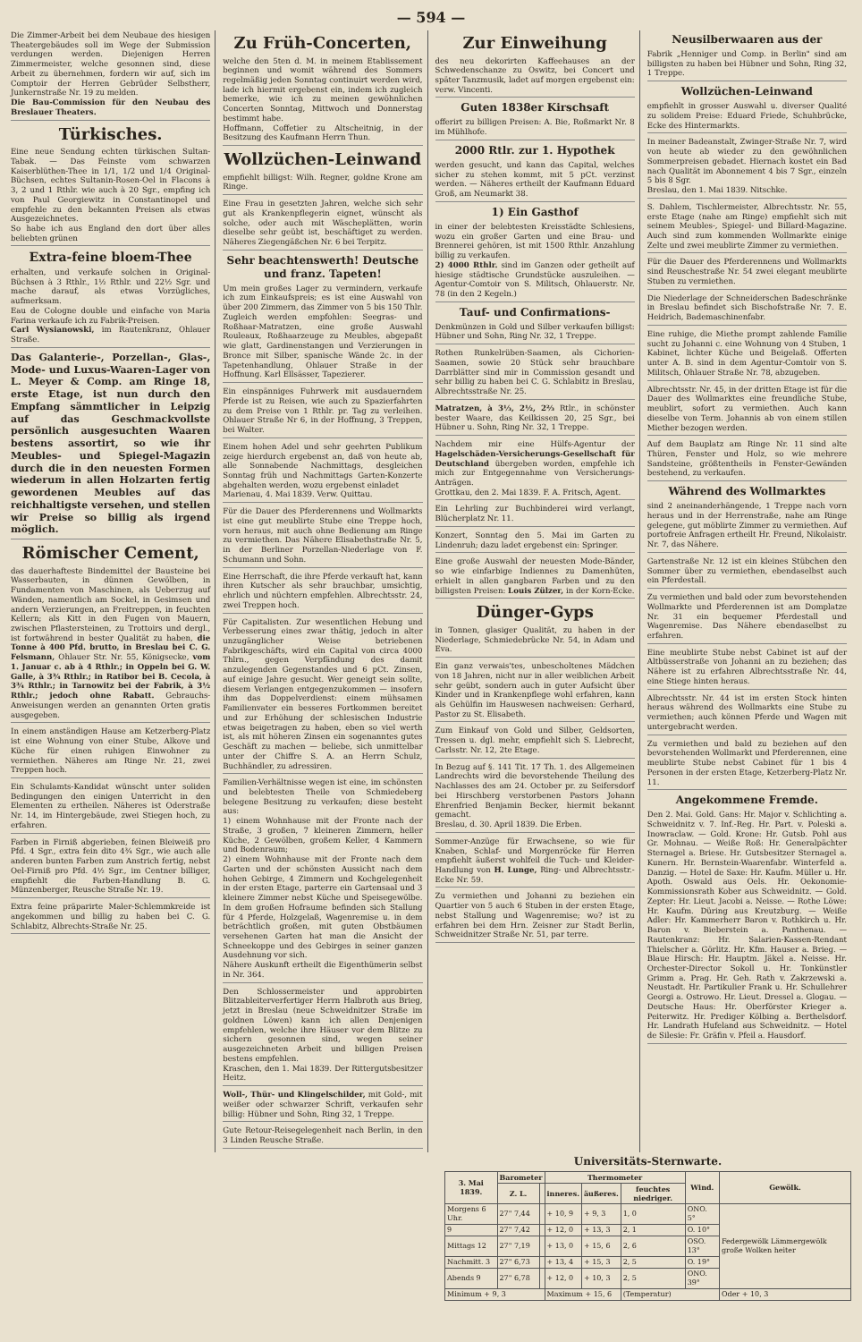— 594 —
Die Zimmer-Arbeit bei dem Neubaue des hiesigen Theatergebäudes soll im Wege der Submission verdungen werden. Diejenigen Herren Zimmermeister, welche gesonnen sind, diese Arbeit zu übernehmen, fordern wir auf, sich im Comptoir der Herren Gebrüder Selbstherr, Junkernstraße Nr. 19 zu melden.
Die Bau-Commission für den Neubau des Breslauer Theaters.
Türkisches.
Eine neue Sendung echten türkischen Sultan-Tabak. — Das Feinste vom schwarzen Kaiserblüthen-Thee in 1/1, 1/2 und 1/4 Original-Büchsen, echtes Sultanin-Rosen-Oel in Flacons à 3, 2 und 1 Rthlr. wie auch à 20 Sgr., empfing ich von Paul Georgiewitz in Constantinopel und empfehle zu den bekannten Preisen als etwas Ausgezeichnetes.
So habe ich aus England den dort über alles beliebten grünen
Extra-feine bloem-Thee
erhalten, und verkaufe solchen in Original-Büchsen à 3 Rthlr., 1½ Rthlr. und 22½ Sgr. und mache darauf, als etwas Vorzügliches, aufmerksam.
Eau de Cologne double und einfache von Maria Farina verkaufe ich zu Fabrik-Preisen.
Carl Wysianowski, im Rautenkranz, Ohlauer Straße.
Das Galanterie-, Porzellan-, Glas-, Mode- und Luxus-Waaren-Lager von L. Meyer & Comp. am Ringe 18, erste Etage, ist nun durch den Empfang sämmtlicher in Leipzig auf das Geschmackvollste persönlich ausgesuchten Waaren bestens assortirt, so wie ihr Meubles- und Spiegel-Magazin durch die in den neuesten Formen wiederum in allen Holzarten fertig gewordenen Meubles auf das reichhaltigste versehen, und stellen wir Preise so billig als irgend möglich.
Römischer Cement,
das dauerhafteste Bindemittel der Bausteine bei Wasserbauten, in dünnen Gewölben, in Fundamenten von Maschinen, als Ueberzug auf Wänden, namentlich am Sockel, in Gesimsen und andern Verzierungen, an Freitreppen, in feuchten Kellern; als Kitt in den Fugen von Mauern, zwischen Pflastersteinen, zu Trottoirs und dergl., ist fortwährend in bester Qualität zu haben, die Tonne à 400 Pfd. brutto, in Breslau bei C. G. Felsmann, Ohlauer Str. Nr. 55, Königsecke, vom 1. Januar c. ab à 4 Rthlr.; in Oppeln bei G. W. Galle, à 3¾ Rthlr.; in Ratibor bei B. Cecola, à 3¾ Rthlr.; in Tarnowitz bei der Fabrik, à 3½ Rthlr.; jedoch ohne Rabatt. Gebrauchs-Anweisungen werden an genannten Orten gratis ausgegeben.
In einem anständigen Hause am Ketzerberg-Platz ist eine Wohnung von einer Stube, Alkove und Küche für einen ruhigen Einwohner zu vermiethen. Näheres am Ringe Nr. 21, zwei Treppen hoch.
Ein Schulamts-Kandidat wünscht unter soliden Bedingungen den einigen Unterricht in den Elementen zu ertheilen. Näheres ist Oderstraße Nr. 14, im Hintergebäude, zwei Stiegen hoch, zu erfahren.
Farben in Firniß abgerieben, feinen Bleiweiß pro Pfd. 4 Sgr., extra fein dito 4¾ Sgr., wie auch alle anderen bunten Farben zum Anstrich fertig, nebst Oel-Firniß pro Pfd. 4½ Sgr., im Centner billiger, empfiehlt die Farben-Handlung B. G. Münzenberger, Reusche Straße Nr. 19.
Extra feine präparirte Maler-Schlemmkreide ist angekommen und billig zu haben bei C. G. Schlabitz, Albrechts-Straße Nr. 25.
Zu Früh-Concerten,
welche den 5ten d. M. in meinem Etablissement beginnen und womit während des Sommers regelmäßig jeden Sonntag continuirt werden wird, lade ich hiermit ergebenst ein, indem ich zugleich bemerke, wie ich zu meinen gewöhnlichen Concerten Sonntag, Mittwoch und Donnerstag bestimmt habe.
Hoffmann, Coffetier zu Altscheitnig, in der Besitzung des Kaufmann Herrn Thun.
Wollzüchen-Leinwand
empfiehlt billigst: Wilh. Regner, goldne Krone am Ringe.
Eine Frau in gesetzten Jahren, welche sich sehr gut als Krankenpflegerin eignet, wünscht als solche, oder auch mit Wäscheplätten, worin dieselbe sehr geübt ist, beschäftiget zu werden. Näheres Ziegengäßchen Nr. 6 bei Terpitz.
Sehr beachtenswerth! Deutsche und franz. Tapeten!
Um mein großes Lager zu vermindern, verkaufe ich zum Einkaufspreis; es ist eine Auswahl von über 200 Zimmern, das Zimmer von 5 bis 150 Thlr. Zugleich werden empfohlen: Seegras- und Roßhaar-Matratzen, eine große Auswahl Rouleaux, Roßhaarzeuge zu Meubles, abgepaßt wie glatt, Gardinenstangen und Verzierungen in Bronce mit Silber, spanische Wände 2c. in der Tapetenhandlung, Ohlauer Straße in der Hoffnung. Karl Ellsässer, Tapezierer.
Ein einspänniges Fuhrwerk mit ausdauerndem Pferde ist zu Reisen, wie auch zu Spazierfahrten zu dem Preise von 1 Rthlr. pr. Tag zu verleihen. Ohlauer Straße Nr 6, in der Hoffnung, 3 Treppen, bei Walter.
Einem hohen Adel und sehr geehrten Publikum zeige hierdurch ergebenst an, daß von heute ab, alle Sonnabende Nachmittags, desgleichen Sonntag früh und Nachmittags Garten-Konzerte abgehalten werden, wozu ergebenst einladet
Marienau, 4. Mai 1839. Verw. Quittau.
Für die Dauer des Pferderennens und Wollmarkts ist eine gut meublirte Stube eine Treppe hoch, vorn heraus, mit auch ohne Bedienung am Ringe zu vermiethen. Das Nähere Elisabethstraße Nr. 5, in der Berliner Porzellan-Niederlage von F. Schumann und Sohn.
Eine Herrschaft, die ihre Pferde verkauft hat, kann ihren Kutscher als sehr brauchbar, umsichtig, ehrlich und nüchtern empfehlen. Albrechtsstr. 24, zwei Treppen hoch.
Für Capitalisten. Zur wesentlichen Hebung und Verbesserung eines zwar thätig, jedoch in alter unzugänglicher Weise betriebenen Fabrikgeschäfts, wird ein Capital von circa 4000 Thlrn., gegen Verpfändung des damit anzulegenden Gegenstandes und 6 pCt. Zinsen, auf einige Jahre gesucht. Wer geneigt sein sollte, diesem Verlangen entgegenzukommen — insofern ihm das Doppelverdienst: einem mühsamen Familienvater ein besseres Fortkommen bereitet und zur Erhöhung der schlesischen Industrie etwas beigetragen zu haben, eben so viel werth ist, als mit höheren Zinsen ein sogenanntes gutes Geschäft zu machen — beliebe, sich unmittelbar unter der Chiffre S. A. an Herrn Schulz, Buchhändler, zu adressiren.
Familien-Verhältnisse wegen ist eine, im schönsten und belebtesten Theile von Schmiedeberg belegene Besitzung zu verkaufen; diese besteht aus:
1) einem Wohnhause mit der Fronte nach der Straße, 3 großen, 7 kleineren Zimmern, heller Küche, 2 Gewölben, großem Keller, 4 Kammern und Bodenraum;
2) einem Wohnhause mit der Fronte nach dem Garten und der schönsten Aussicht nach dem hohen Gebirge, 4 Zimmern und Kochgelegenheit in der ersten Etage, parterre ein Gartensaal und 3 kleinere Zimmer nebst Küche und Speisegewölbe. In dem großen Hofraume befinden sich Stallung für 4 Pferde, Holzgelaß, Wagenremise u. in dem beträchtlich großen, mit guten Obstbäumen versehenen Garten hat man die Ansicht der Schneekoppe und des Gebirges in seiner ganzen Ausdehnung vor sich.
Nähere Auskunft ertheilt die Eigenthümerin selbst in Nr. 364.
Den Schlossermeister und approbirten Blitzableiterverfertiger Herrn Halbroth aus Brieg, jetzt in Breslau (neue Schweidnitzer Straße im goldnen Löwen) kann ich allen Denjenigen empfehlen, welche ihre Häuser vor dem Blitze zu sichern gesonnen sind, wegen seiner ausgezeichneten Arbeit und billigen Preisen bestens empfehlen.
Kraschen, den 1. Mai 1839. Der Rittergutsbesitzer Heitz.
Woll-, Thür- und Klingelschilder, mit Gold-, mit weißer oder schwarzer Schrift, verkaufen sehr billig: Hübner und Sohn, Ring 32, 1 Treppe.
Gute Retour-Reisegelegenheit nach Berlin, in den 3 Linden Reusche Straße.
Zur Einweihung
des neu dekorirten Kaffeehauses an der Schwedenschanze zu Oswitz, bei Concert und später Tanzmusik, ladet auf morgen ergebenst ein: verw. Vincenti.
Guten 1838er Kirschsaft
offerirt zu billigen Preisen: A. Bie, Roßmarkt Nr. 8 im Mühlhofe.
2000 Rtlr. zur 1. Hypothek
werden gesucht, und kann das Capital, welches sicher zu stehen kommt, mit 5 pCt. verzinst werden. — Näheres ertheilt der Kaufmann Eduard Groß, am Neumarkt 38.
1) Ein Gasthof
in einer der belebtesten Kreisstädte Schlesiens, wozu ein großer Garten und eine Brau- und Brennerei gehören, ist mit 1500 Rthlr. Anzahlung billig zu verkaufen.
2) 4000 Rthlr. sind im Ganzen oder getheilt auf hiesige städtische Grundstücke auszuleihen. — Agentur-Comtoir von S. Militsch, Ohlauerstr. Nr. 78 (in den 2 Kegeln.)
Tauf- und Confirmations-
Denkmünzen in Gold und Silber verkaufen billigst: Hübner und Sohn, Ring Nr. 32, 1 Treppe.
Rothen Runkelrüben-Saamen, als Cichorien-Saamen, sowie 20 Stück sehr brauchbare Darrblätter sind mir in Commission gesandt und sehr billig zu haben bei C. G. Schlabitz in Breslau, Albrechtsstraße Nr. 25.
Matratzen, à 3⅓, 2½, 2⅔ Rtlr., in schönster bester Waare, das Keilkissen 20, 25 Sgr., bei Hübner u. Sohn, Ring Nr. 32, 1 Treppe.
Nachdem mir eine Hülfs-Agentur der Hagelschäden-Versicherungs-Gesellschaft für Deutschland übergeben worden, empfehle ich mich zur Entgegennahme von Versicherungs-Anträgen.
Grottkau, den 2. Mai 1839. F. A. Fritsch, Agent.
Ein Lehrling zur Buchbinderei wird verlangt, Blücherplatz Nr. 11.
Konzert, Sonntag den 5. Mai im Garten zu Lindenruh; dazu ladet ergebenst ein: Springer.
Eine große Auswahl der neuesten Mode-Bänder, so wie einfarbige Indiennes zu Damenhüten, erhielt in allen gangbaren Farben und zu den billigsten Preisen: Louis Zülzer, in der Korn-Ecke.
Dünger-Gyps
in Tonnen, glasiger Qualität, zu haben in der Niederlage, Schmiedebrücke Nr. 54, in Adam und Eva.
Ein ganz verwais'tes, unbescholtenes Mädchen von 18 Jahren, nicht nur in aller weiblichen Arbeit sehr geübt, sondern auch in guter Aufsicht über Kinder und in Krankenpflege wohl erfahren, kann als Gehülfin im Hauswesen nachweisen: Gerhard, Pastor zu St. Elisabeth.
Zum Einkauf von Gold und Silber, Geldsorten, Tressen u. dgl. mehr, empfiehlt sich S. Liebrecht, Carlsstr. Nr. 12, 2te Etage.
In Bezug auf §. 141 Tit. 17 Th. 1. des Allgemeinen Landrechts wird die bevorstehende Theilung des Nachlasses des am 24. October pr. zu Seifersdorf bei Hirschberg verstorbenen Pastors Johann Ehrenfried Benjamin Becker, hiermit bekannt gemacht.
Breslau, d. 30. April 1839. Die Erben.
Sommer-Anzüge für Erwachsene, so wie für Knaben, Schlaf- und Morgenröcke für Herren empfiehlt äußerst wohlfeil die Tuch- und Kleider-Handlung von H. Lunge, Ring- und Albrechtsstr.-Ecke Nr. 59.
Zu vermiethen und Johanni zu beziehen ein Quartier von 5 auch 6 Stuben in der ersten Etage, nebst Stallung und Wagenremise; wo? ist zu erfahren bei dem Hrn. Zeisner zur Stadt Berlin, Schweidnitzer Straße Nr. 51, par terre.
Neusilberwaaren aus der
Fabrik „Henniger und Comp. in Berlin" sind am billigsten zu haben bei Hübner und Sohn, Ring 32, 1 Treppe.
Wollzüchen-Leinwand
empfiehlt in grosser Auswahl u. diverser Qualité zu solidem Preise: Eduard Friede, Schuhbrücke, Ecke des Hintermarkts.
In meiner Badeanstalt, Zwinger-Straße Nr. 7, wird von heute ab wieder zu den gewöhnlichen Sommerpreisen gebadet. Hiernach kostet ein Bad nach Qualität im Abonnement 4 bis 7 Sgr., einzeln 5 bis 8 Sgr.
Breslau, den 1. Mai 1839. Nitschke.
S. Dahlem, Tischlermeister, Albrechtsstr. Nr. 55, erste Etage (nahe am Ringe) empfiehlt sich mit seinem Meubles-, Spiegel- und Billard-Magazine. Auch sind zum kommenden Wollmarkte einige Zelte und zwei meublirte Zimmer zu vermiethen.
Für die Dauer des Pferderennens und Wollmarkts sind Reuschestraße Nr. 54 zwei elegant meublirte Stuben zu vermiethen.
Die Niederlage der Schneiderschen Badeschränke in Breslau befindet sich Bischofstraße Nr. 7. E. Heidrich, Bademaschinenfabr.
Eine ruhige, die Miethe prompt zahlende Familie sucht zu Johanni c. eine Wohnung von 4 Stuben, 1 Kabinet, lichter Küche und Beigelaß. Offerten unter A. B. sind in dem Agentur-Comtoir von S. Militsch, Ohlauer Straße Nr. 78, abzugeben.
Albrechtsstr. Nr. 45, in der dritten Etage ist für die Dauer des Wollmarktes eine freundliche Stube, meublirt, sofort zu vermiethen. Auch kann dieselbe von Term. Johannis ab von einem stillen Miether bezogen werden.
Auf dem Bauplatz am Ringe Nr. 11 sind alte Thüren, Fenster und Holz, so wie mehrere Sandsteine, größtentheils in Fenster-Gewänden bestehend, zu verkaufen.
Während des Wollmarktes
sind 2 aneinanderhängende, 1 Treppe nach vorn heraus und in der Herrenstraße, nahe am Ringe gelegene, gut möblirte Zimmer zu vermiethen. Auf portofreie Anfragen ertheilt Hr. Freund, Nikolaistr. Nr. 7, das Nähere.
Gartenstraße Nr. 12 ist ein kleines Stübchen den Sommer über zu vermiethen, ebendaselbst auch ein Pferdestall.
Zu vermiethen und bald oder zum bevorstehenden Wollmarkte und Pferderennen ist am Domplatze Nr. 31 ein bequemer Pferdestall und Wagenremise. Das Nähere ebendaselbst zu erfahren.
Eine meublirte Stube nebst Cabinet ist auf der Altbüsserstraße von Johanni an zu beziehen; das Nähere ist zu erfahren Albrechtsstraße Nr. 44, eine Stiege hinten heraus.
Albrechtsstr. Nr. 44 ist im ersten Stock hinten heraus während des Wollmarkts eine Stube zu vermiethen; auch können Pferde und Wagen mit untergebracht werden.
Zu vermiethen und bald zu beziehen auf den bevorstehenden Wollmarkt und Pferderennen, eine meublirte Stube nebst Cabinet für 1 bis 4 Personen in der ersten Etage, Ketzerberg-Platz Nr. 11.
Angekommene Fremde.
Den 2. Mai. Gold. Gans: Hr. Major v. Schlichting a. Schweidnitz v. 7. Inf.-Reg. Hr. Part. v. Poleski a. Inowraclaw. — Gold. Krone: Hr. Gutsb. Pohl aus Gr. Mohnau. — Weiße Roß: Hr. Generalpächter Sternagel a. Briese. Hr. Gutsbesitzer Sternagel a. Kunern. Hr. Bernstein-Waarenfabr. Winterfeld a. Danzig. — Hotel de Saxe: Hr. Kaufm. Müller u. Hr. Apoth. Oswald aus Oels. Hr. Oekonomie-Kommissionsrath Kober aus Schweidnitz. — Gold. Zepter: Hr. Lieut. Jacobi a. Neisse. — Rothe Löwe: Hr. Kaufm. Düring aus Kreutzburg. — Weiße Adler: Hr. Kammerherr Baron v. Rothkirch u. Hr. Baron v. Bieberstein a. Panthenau. — Rautenkranz: Hr. Salarien-Kassen-Rendant Thielscher a. Görlitz. Hr. Kfm. Hauser a. Brieg. — Blaue Hirsch: Hr. Hauptm. Jäkel a. Neisse. Hr. Orchester-Director Sokoll u. Hr. Tonkünstler Grimm a. Prag. Hr. Geh. Rath v. Zakrzewski a. Neustadt. Hr. Partikulier Frank u. Hr. Schullehrer Georgi a. Ostrowo. Hr. Lieut. Dressel a. Glogau. — Deutsche Haus: Hr. Oberförster Krieger a. Peiterwitz. Hr. Prediger Kölbing a. Berthelsdorf. Hr. Landrath Hufeland aus Schweidnitz. — Hotel de Silesie: Fr. Gräfin v. Pfeil a. Hausdorf.
Universitäts-Sternwarte.
| 3. Mai 1839. | Barometer | | Thermometer | | | Wind. | Gewölk. |
| --- | --- | --- | --- | --- | --- | --- | --- |
| | Z. L. | | inneres. | äußeres. | feuchtes niedriger. | | |
| Morgens 6 Uhr. | 27" 7,44 | | + 10, 9 | + 9, 3 | 1, 0 | ONO. 5° | Federgewölk Lämmergewölk große Wolken heiter |
| 9 | 27" 7,42 | | + 12, 0 | + 13, 3 | 2, 1 | O. 10° | |
| Mittags 12 | 27" 7,19 | | + 13, 0 | + 15, 6 | 2, 6 | OSO. 13° | |
| Nachmitt. 3 | 27" 6,73 | | + 13, 4 | + 15, 3 | 2, 5 | O. 19° | |
| Abends 9 | 27" 6,78 | | + 12, 0 | + 10, 3 | 2, 5 | ONO. 39° | |
| Minimum + 9, 3 | | | Maximum + 15, 6 | | (Temperatur) | | Oder + 10, 3 |